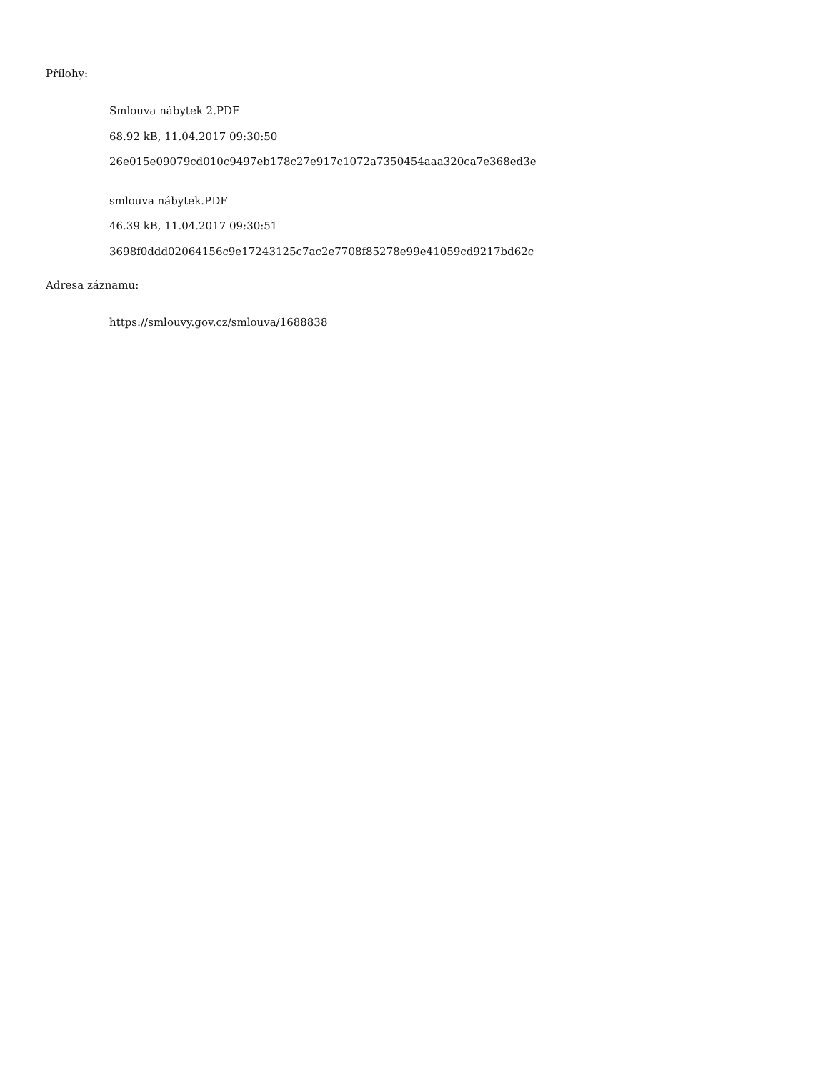Přílohy:
Smlouva nábytek 2.PDF
68.92 kB, 11.04.2017 09:30:50
26e015e09079cd010c9497eb178c27e917c1072a7350454aaa320ca7e368ed3e
smlouva nábytek.PDF
46.39 kB, 11.04.2017 09:30:51
3698f0ddd02064156c9e17243125c7ac2e7708f85278e99e41059cd9217bd62c
Adresa záznamu:
https://smlouvy.gov.cz/smlouva/1688838